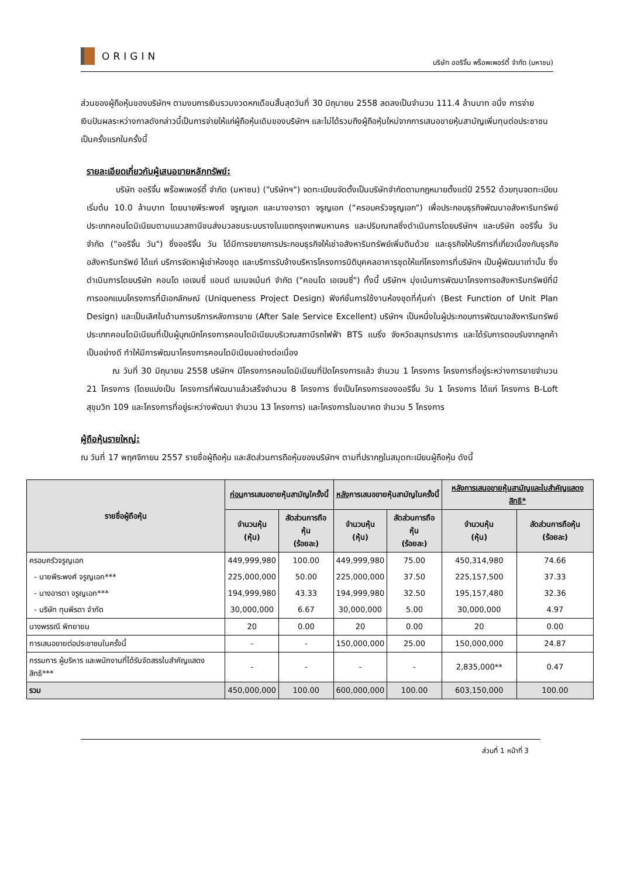ORIGIN
บริษัท ออริจิ้น พร็อพเพอร์ตี้ จำกัด (มหาชน)
ส่วนของผู้ถือหุ้นของบริษัทฯ ตามงบการเงินรวมงวดหกเดือนสิ้นสุดวันที่ 30 มิถุนายน 2558 ลดลงเป็นจำนวน 111.4 ล้านบาท อนึ่ง การจ่ายเงินปันผลระหว่างกาลดังกล่าวนี้เป็นการจ่ายให้แก่ผู้ถือหุ้นเดิมของบริษัทฯ และไม่ได้รวมถึงผู้ถือหุ้นใหม่จากการเสนอขายหุ้นสามัญเพิ่มทุนต่อประชาชนเป็นครั้งแรกในครั้งนี้
รายละเอียดเกี่ยวกับผู้เสนอขายหลักทรัพย์:
บริษัท ออริจิ้น พร็อพเพอร์ตี้ จำกัด (มหาชน) ("บริษัทฯ") จดทะเบียนจัดตั้งเป็นบริษัทจำกัดตามกฎหมายตั้งแต่ปี 2552 ด้วยทุนจดทะเบียนเริ่มต้น 10.0 ล้านบาท โดยนายพีระพงศ์ จรูญเอก และนางอารดา จรูญเอก (“ครอบครัวจรูญเอก") เพื่อประกอบธุรกิจพัฒนาอสังหาริมทรัพย์ประเภทคอนโดมิเนียมตามแนวสถานีขนส่งมวลชนระบบรางในเขตกรุงเทพมหานคร และปริมณฑลซึ่งดำเนินการโดยบริษัทฯ และบริษัท ออริจิ้น วัน จำกัด ("ออริจิ้น วัน") ซึ่งออริจิ้น วัน ได้มีการขยายการประกอบธุรกิจให้เช่าอสังหาริมทรัพย์เพิ่มติมด้วย และธุรกิจให้บริการที่เกี่ยวเนื่องกับธุรกิจอสังหาริมทรัพย์ ได้แก่ บริการจัดหาผู้เช่าห้องชุด และบริการรับจ้างบริหารโครงการนิติบุคคลอาคารชุดให้แก่โครงการที่บริษัทฯ เป็นผู้พัฒนาเท่านั้น ซึ่งดำเนินการโดยบริษัท คอนโด เอเจนซี่ แอนด์ เมเนจเม้นท์ จำกัด ("คอนโด เอเจนซี่") ทั้งนี้ บริษัทฯ มุ่งเน้นการพัฒนาโครงการอสังหาริมทรัพย์ที่มีการออกแบบโครงการที่มีเอกลักษณ์ (Uniqueness Project Design) ฟังก์ชั่นการใช้งานห้องชุดที่คุ้มค่า (Best Function of Unit Plan Design) และเป็นเลิศในด้านการบริการหลังการขาย (After Sale Service Excellent) บริษัทฯ เป็นหนึ่งในผู้ประกอบการพัฒนาอสังหาริมทรัพย์ประเภทคอนโดมิเนียมที่เป็นผู้บุกเบิกโครงการคอนโดมิเนียมบริเวณสถานีรถไฟฟ้า BTS แบริ่ง จังหวัดสมุทรปราการ และได้รับการตอบรับจากลูกค้าเป็นอย่างดี ทำให้มีการพัฒนาโครงการคอนโดมิเนียมอย่างต่อเนื่อง
ณ วันที่ 30 มิถุนายน 2558 บริษัทฯ มีโครงการคอนโดมิเนียมที่ปิดโครงการแล้ว จำนวน 1 โครงการ โครงการที่อยู่ระหว่างการขายจำนวน 21 โครงการ (โดยแบ่งเป็น โครงการที่พัฒนาแล้วเสร็จจำนวน 8 โครงการ ซึ่งเป็นโครงการของออริจิ้น วัน 1 โครงการ ได้แก่ โครงการ B-Loft สุขุมวิท 109 และโครงการที่อยู่ระหว่างพัฒนา จำนวน 13 โครงการ) และโครงการในอนาคต จำนวน 5 โครงการ
ผู้ถือหุ้นรายใหญ่:
ณ วันที่ 17 พฤศจิกายน 2557 รายชื่อผู้ถือหุ้น และสัดส่วนการถือหุ้นของบริษัทฯ ตามที่ปรากฏในสมุดทะเบียนผู้ถือหุ้น ดังนี้
| รายชื่อผู้ถือหุ้น | ก่อน การเสนอขายหุ้นสามัญใครั้งนี้ | | หลัง การเสนอขายหุ้นสามัญในครั้งนี้ | | หลังการเสนอขายหุ้นสามัญและใบสำคัญแสดงสิทธิ* | |
| --- | --- | --- | --- | --- | --- | --- |
| | จำนวนหุ้น (หุ้น) | สัดส่วนการถือหุ้น (ร้อยละ) | จำนวนหุ้น (หุ้น) | สัดส่วนการถือหุ้น (ร้อยละ) | จำนวนหุ้น (หุ้น) | สัดส่วนการถือหุ้น (ร้อยละ) |
| ครอบครัวจรูญเอก | 449,999,980 | 100.00 | 449,999,980 | 75.00 | 450,314,980 | 74.66 |
| - นายพีระพงศ์ จรูญเอก*** | 225,000,000 | 50.00 | 225,000,000 | 37.50 | 225,157,500 | 37.33 |
| - นางอารดา จรูญเอก*** | 194,999,980 | 43.33 | 194,999,980 | 32.50 | 195,157,480 | 32.36 |
| - บริษัท ทุนพีรดา จำกัด | 30,000,000 | 6.67 | 30,000,000 | 5.00 | 30,000,000 | 4.97 |
| นางพรรณี พิทยายน | 20 | 0.00 | 20 | 0.00 | 20 | 0.00 |
| การเสนอขายต่อประชาชนในครั้งนี้ | - | - | 150,000,000 | 25.00 | 150,000,000 | 24.87 |
| กรรมการ ผู้บริหาร และพนักงานที่ได้รับจัดสรรใบสำคัญแสดงสิทธิ*** | - | - | - | - | 2,835,000** | 0.47 |
| รวม | 450,000,000 | 100.00 | 600,000,000 | 100.00 | 603,150,000 | 100.00 |
ส่วนที่ 1 หน้าที่ 3